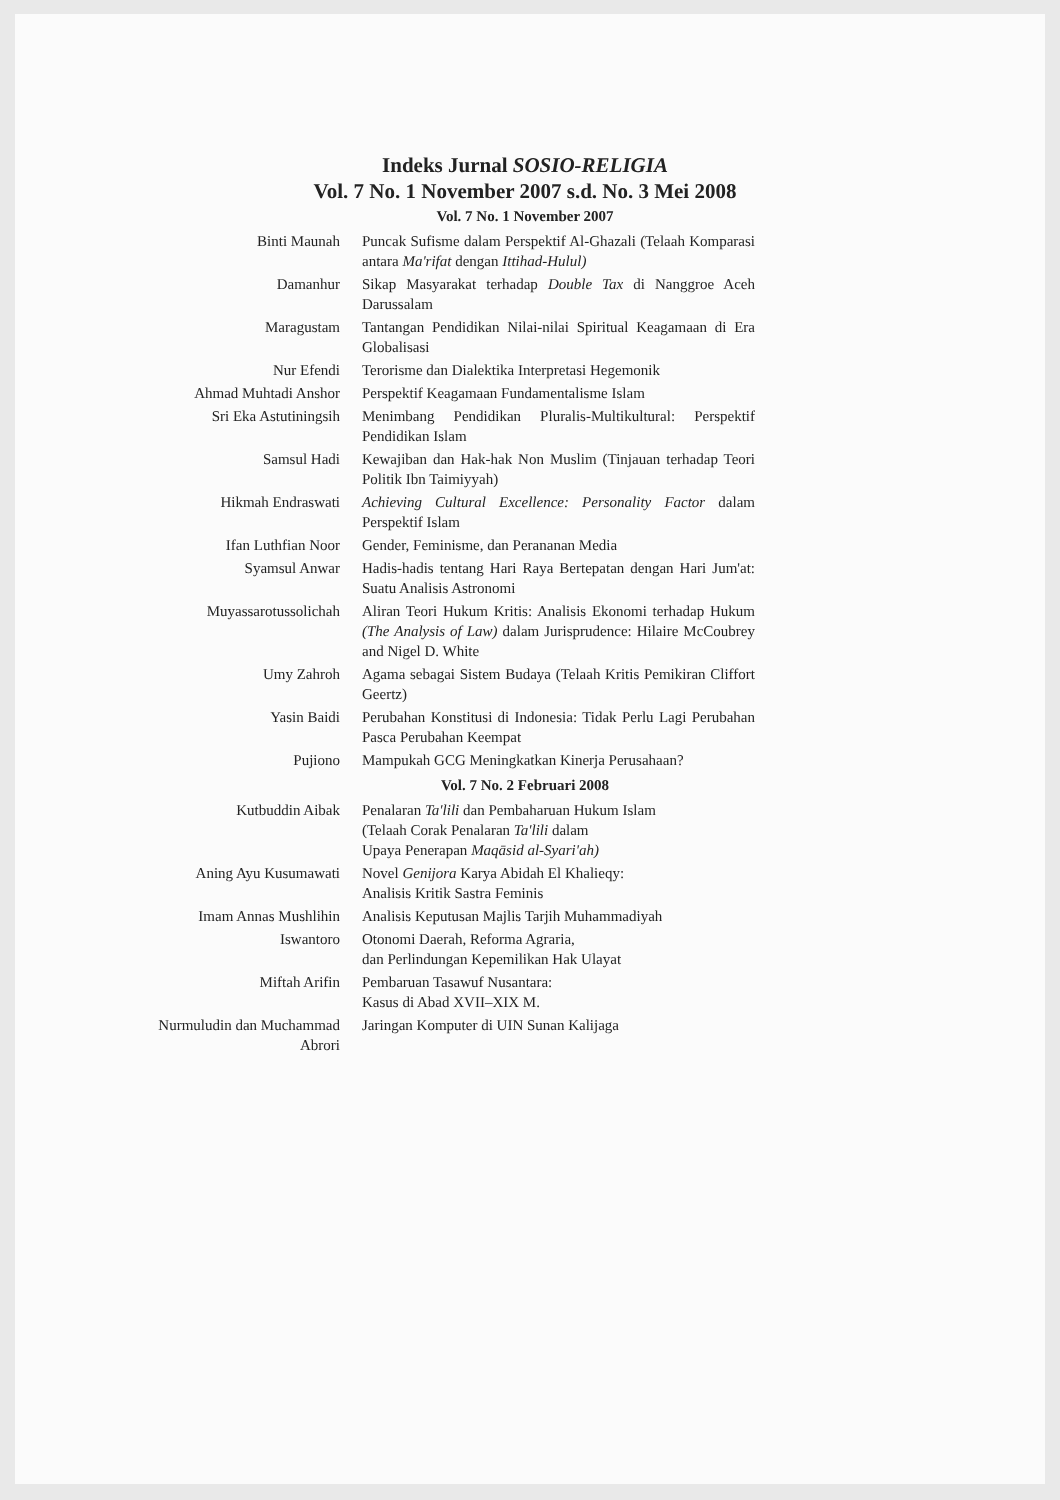Indeks Jurnal SOSIO-RELIGIA
Vol. 7 No. 1 November 2007 s.d. No. 3 Mei 2008
Vol. 7 No. 1 November 2007
| Binti Maunah | Puncak Sufisme dalam Perspektif Al-Ghazali (Telaah Komparasi antara Ma'rifat dengan Ittihad-Hulul) |
| Damanhur | Sikap Masyarakat terhadap Double Tax di Nanggroe Aceh Darussalam |
| Maragustam | Tantangan Pendidikan Nilai-nilai Spiritual Keagamaan di Era Globalisasi |
| Nur Efendi | Terorisme dan Dialektika Interpretasi Hegemonik |
| Ahmad Muhtadi Anshor | Perspektif Keagamaan Fundamentalisme Islam |
| Sri Eka Astutiningsih | Menimbang Pendidikan Pluralis-Multikultural: Perspektif Pendidikan Islam |
| Samsul Hadi | Kewajiban dan Hak-hak Non Muslim (Tinjauan terhadap Teori Politik Ibn Taimiyyah) |
| Hikmah Endraswati | Achieving Cultural Excellence: Personality Factor dalam Perspektif Islam |
| Ifan Luthfian Noor | Gender, Feminisme, dan Perananan Media |
| Syamsul Anwar | Hadis-hadis tentang Hari Raya Bertepatan dengan Hari Jum'at: Suatu Analisis Astronomi |
| Muyassarotussolichah | Aliran Teori Hukum Kritis: Analisis Ekonomi terhadap Hukum (The Analysis of Law) dalam Jurisprudence: Hilaire McCoubrey and Nigel D. White |
| Umy Zahroh | Agama sebagai Sistem Budaya (Telaah Kritis Pemikiran Cliffort Geertz) |
| Yasin Baidi | Perubahan Konstitusi di Indonesia: Tidak Perlu Lagi Perubahan Pasca Perubahan Keempat |
| Pujiono | Mampukah GCG Meningkatkan Kinerja Perusahaan? |
Vol. 7 No. 2 Februari 2008
| Kutbuddin Aibak | Penalaran Ta'lili dan Pembaharuan Hukum Islam (Telaah Corak Penalaran Ta'lili dalam Upaya Penerapan Maqāsid al-Syari'ah) |
| Aning Ayu Kusumawati | Novel Genijora Karya Abidah El Khalieqy: Analisis Kritik Sastra Feminis |
| Imam Annas Mushlihin | Analisis Keputusan Majlis Tarjih Muhammadiyah |
| Iswantoro | Otonomi Daerah, Reforma Agraria, dan Perlindungan Kepemilikan Hak Ulayat |
| Miftah Arifin | Pembaruan Tasawuf Nusantara: Kasus di Abad XVII–XIX M. |
| Nurmuludin dan Muchammad Abrori | Jaringan Komputer di UIN Sunan Kalijaga |